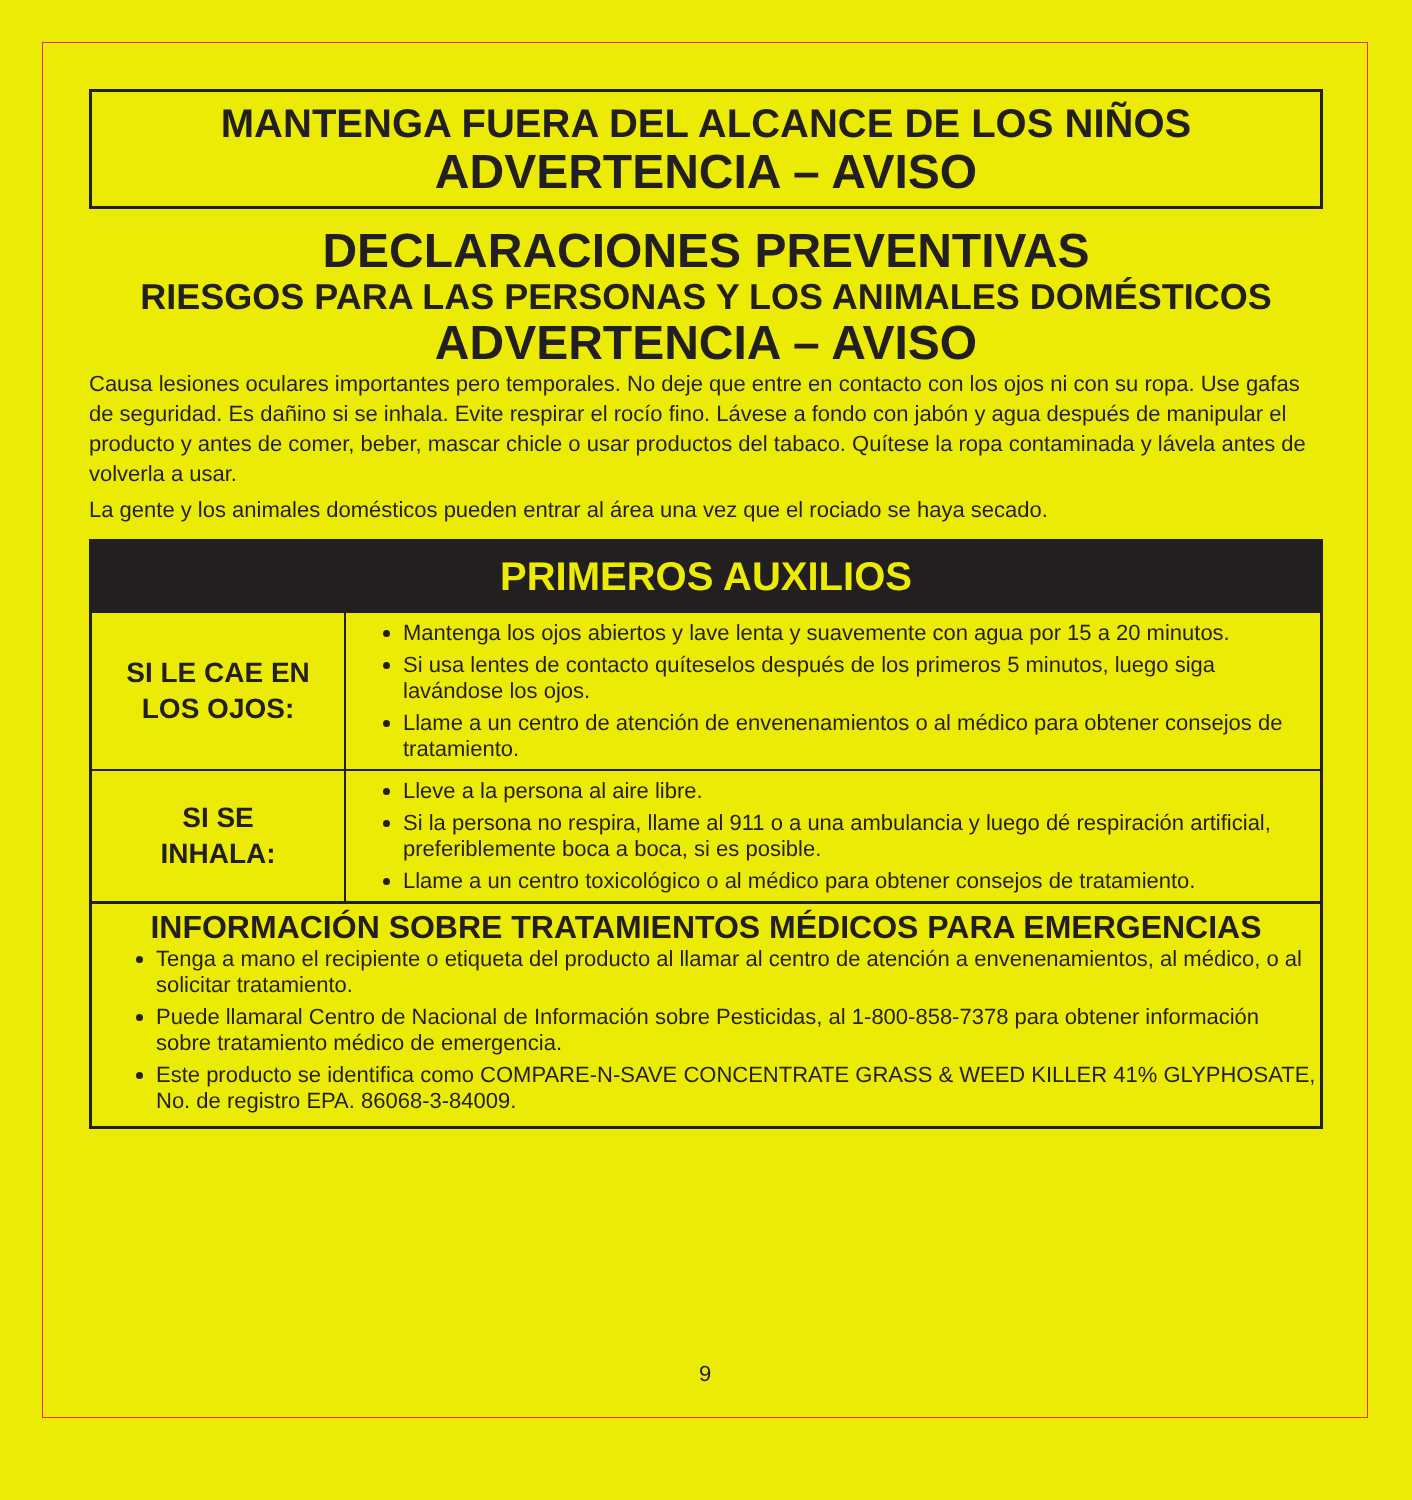MANTENGA FUERA DEL ALCANCE DE LOS NIÑOS
ADVERTENCIA – AVISO
DECLARACIONES PREVENTIVAS
RIESGOS PARA LAS PERSONAS Y LOS ANIMALES DOMÉSTICOS
ADVERTENCIA – AVISO
Causa lesiones oculares importantes pero temporales. No deje que entre en contacto con los ojos ni con su ropa. Use gafas de seguridad. Es dañino si se inhala. Evite respirar el rocío fino. Lávese a fondo con jabón y agua después de manipular el producto y antes de comer, beber, mascar chicle o usar productos del tabaco. Quítese la ropa contaminada y lávela antes de volverla a usar.
La gente y los animales domésticos pueden entrar al área una vez que el rociado se haya secado.
| PRIMEROS AUXILIOS | |
| --- | --- |
| SI LE CAE EN LOS OJOS: | Mantenga los ojos abiertos y lave lenta y suavemente con agua por 15 a 20 minutos. Si usa lentes de contacto quíteselos después de los primeros 5 minutos, luego siga lavándose los ojos. Llame a un centro de atención de envenenamientos o al médico para obtener consejos de tratamiento. |
| SI SE INHALA: | Lleve a la persona al aire libre. Si la persona no respira, llame al 911 o a una ambulancia y luego dé respiración artificial, preferiblemente boca a boca, si es posible. Llame a un centro toxicológico o al médico para obtener consejos de tratamiento. |
INFORMACIÓN SOBRE TRATAMIENTOS MÉDICOS PARA EMERGENCIAS
Tenga a mano el recipiente o etiqueta del producto al llamar al centro de atención a envenenamientos, al médico, o al solicitar tratamiento.
Puede llamaral Centro de Nacional de Información sobre Pesticidas, al 1-800-858-7378 para obtener información sobre tratamiento médico de emergencia.
Este producto se identifica como COMPARE-N-SAVE CONCENTRATE GRASS & WEED KILLER 41% GLYPHOSATE, No. de registro EPA. 86068-3-84009.
9